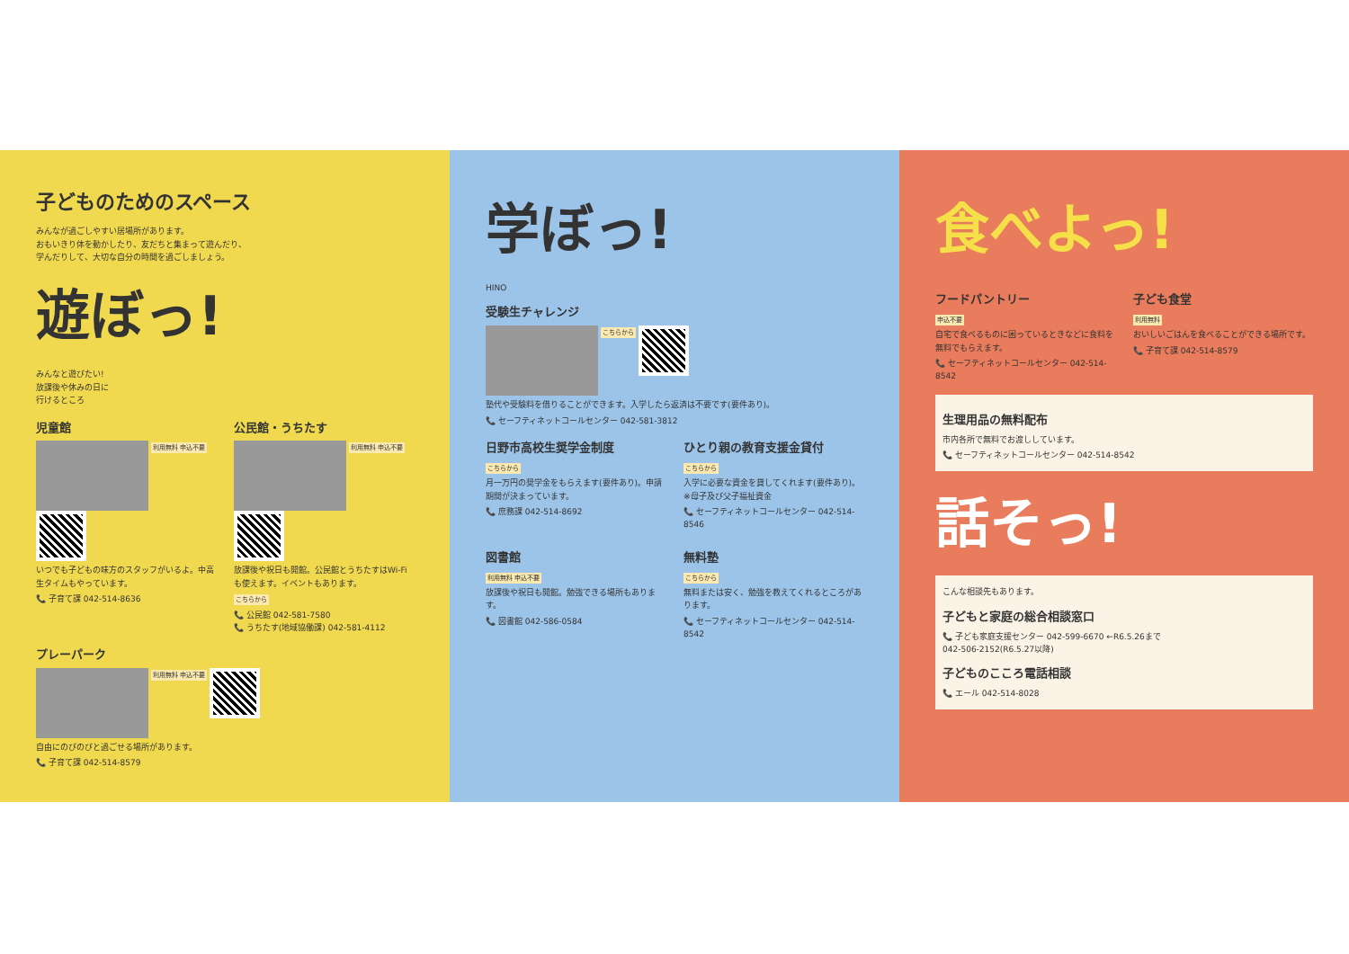子どものためのスペース
みんなが過ごしやすい居場所があります。
おもいきり体を動かしたり、友だちと集まって遊んだり、
学んだりして、大切な自分の時間を過ごしましょう。
遊ぼっ!
みんなと遊びたい!
放課後や休みの日に
行けるところ
児童館
利用無料 申込不要
いつでも子どもの味方のスタッフがいるよ。中高生タイムもやっています。
📞 子育て課 042-514-8636
公民館・うちたす
利用無料 申込不要
放課後や祝日も開館。公民館とうちたすはWi-Fiも使えます。イベントもあります。
こちらから
📞 公民館 042-581-7580
📞 うちたす(地域協働課) 042-581-4112
プレーパーク
利用無料 申込不要
自由にのびのびと過ごせる場所があります。
📞 子育て課 042-514-8579
学ぼっ!
HINO
受験生チャレンジ
こちらから
塾代や受験料を借りることができます。入学したら返済は不要です(要件あり)。
📞 セーフティネットコールセンター 042-581-3812
日野市高校生奨学金制度
こちらから
月一万円の奨学金をもらえます(要件あり)。申請期間が決まっています。
📞 庶務課 042-514-8692
ひとり親の教育支援金貸付
こちらから
入学に必要な資金を貸してくれます(要件あり)。※母子及び父子福祉資金
📞 セーフティネットコールセンター 042-514-8546
図書館
利用無料 申込不要
放課後や祝日も開館。勉強できる場所もあります。
📞 図書館 042-586-0584
無料塾
こちらから
無料または安く、勉強を教えてくれるところがあります。
📞 セーフティネットコールセンター 042-514-8542
食べよっ!
フードパントリー
申込不要
自宅で食べるものに困っているときなどに食料を無料でもらえます。
📞 セーフティネットコールセンター 042-514-8542
子ども食堂
利用無料
おいしいごはんを食べることができる場所です。
📞 子育て課 042-514-8579
生理用品の無料配布
市内各所で無料でお渡ししています。
📞 セーフティネットコールセンター 042-514-8542
話そっ!
こんな相談先もあります。
子どもと家庭の総合相談窓口
📞 子ども家庭支援センター 042-599-6670 ←R6.5.26まで
042-506-2152(R6.5.27以降)
子どものこころ電話相談
📞 エール 042-514-8028